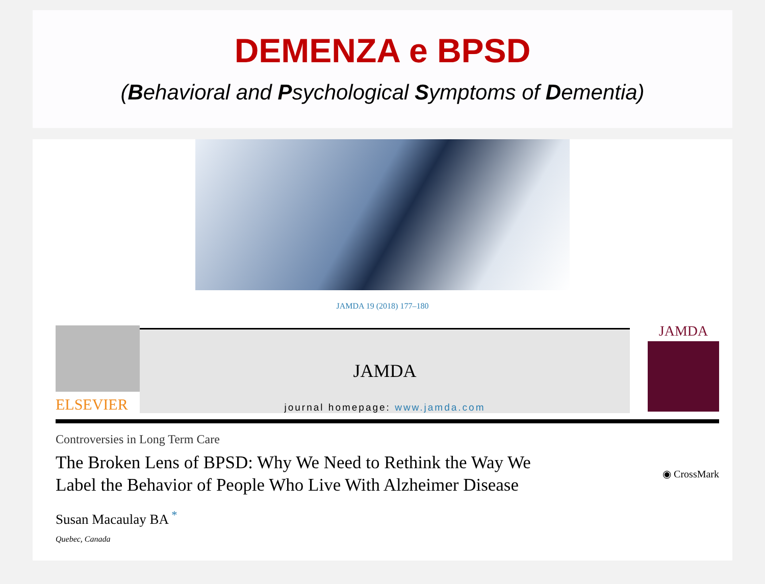DEMENZA e BPSD
(Behavioral and Psychological Symptoms of Dementia)
JAMDA 19 (2018) 177–180
ELSEVIER
JAMDA
journal homepage: www.jamda.com
JAMDA
Controversies in Long Term Care
The Broken Lens of BPSD: Why We Need to Rethink the Way We
Label the Behavior of People Who Live With Alzheimer Disease
◉ CrossMark
Susan Macaulay BA <sup>*</sup>
Quebec, Canada